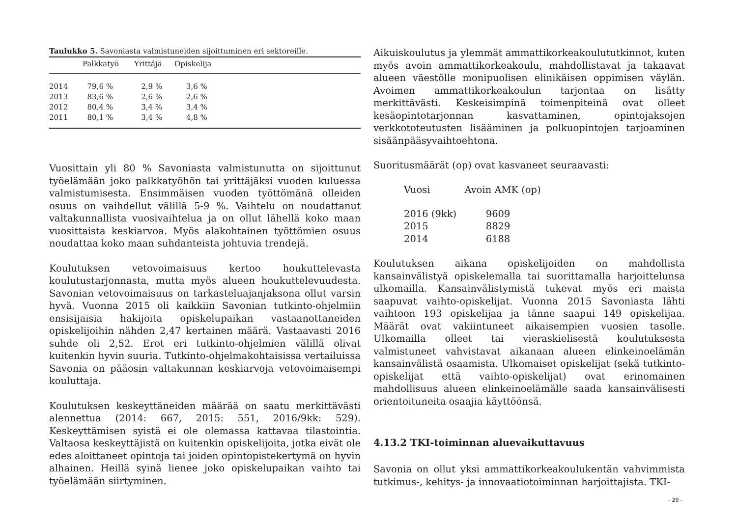Taulukko 5. Savoniasta valmistuneiden sijoittuminen eri sektoreille.
| | Palkkatyö | Yrittäjä | Opiskelija |
| --- | --- | --- | --- |
| 2014 | 79,6 % | 2,9 % | 3,6 % |
| 2013 | 83,6 % | 2,6 % | 2,6 % |
| 2012 | 80,4 % | 3,4 % | 3,4 % |
| 2011 | 80,1 % | 3,4 % | 4,8 % |
Vuosittain yli 80 % Savoniasta valmistunutta on sijoittunut työelämään joko palkkatyöhön tai yrittäjäksi vuoden kuluessa valmistumisesta. Ensimmäisen vuoden työttömänä olleiden osuus on vaihdellut välillä 5-9 %. Vaihtelu on noudattanut valtakunnallista vuosivaihtelua ja on ollut lähellä koko maan vuosittaista keskiarvoa. Myös alakohtainen työttömien osuus noudattaa koko maan suhdanteista johtuvia trendejä.
Koulutuksen vetovoimaisuus kertoo houkuttelevasta koulutustarjonnasta, mutta myös alueen houkuttelevuudesta. Savonian vetovoimaisuus on tarkasteluajanjaksona ollut varsin hyvä. Vuonna 2015 oli kaikkiin Savonian tutkinto-ohjelmiin ensisijaisia hakijoita opiskelupaikan vastaanottaneiden opiskelijoihin nähden 2,47 kertainen määrä. Vastaavasti 2016 suhde oli 2,52. Erot eri tutkinto-ohjelmien välillä olivat kuitenkin hyvin suuria. Tutkinto-ohjelmakohtaisissa vertailuissa Savonia on pääosin valtakunnan keskiarvoja vetovoimaisempi kouluttaja.
Koulutuksen keskeyttäneiden määrää on saatu merkittävästi alennettua (2014: 667, 2015: 551, 2016/9kk: 529). Keskeyttämisen syistä ei ole olemassa kattavaa tilastointia. Valtaosa keskeyttäjistä on kuitenkin opiskelijoita, jotka eivät ole edes aloittaneet opintoja tai joiden opintopistekertymä on hyvin alhainen. Heillä syinä lienee joko opiskelupaikan vaihto tai työelämään siirtyminen.
Aikuiskoulutus ja ylemmät ammattikorkeakoulututkinnot, kuten myös avoin ammattikorkeakoulu, mahdollistavat ja takaavat alueen väestölle monipuolisen elinikäisen oppimisen väylän. Avoimen ammattikorkeakoulun tarjontaa on lisätty merkittävästi. Keskeisimpinä toimenpiteinä ovat olleet kesäopintotarjonnan kasvattaminen, opintojaksojen verkkototeutusten lisääminen ja polkuopintojen tarjoaminen sisäänpääsyvaihtoehtona.
Suoritusmäärät (op) ovat kasvaneet seuraavasti:
| Vuosi | Avoin AMK (op) |
| --- | --- |
| 2016 (9kk) | 9609 |
| 2015 | 8829 |
| 2014 | 6188 |
Koulutuksen aikana opiskelijoiden on mahdollista kansainvälistyä opiskelemalla tai suorittamalla harjoittelunsa ulkomailla. Kansainvälistymistä tukevat myös eri maista saapuvat vaihto-opiskelijat. Vuonna 2015 Savoniasta lähti vaihtoon 193 opiskelijaa ja tänne saapui 149 opiskelijaa. Määrät ovat vakiintuneet aikaisempien vuosien tasolle. Ulkomailla olleet tai vieraskielisestä koulutuksesta valmistuneet vahvistavat aikanaan alueen elinkeinoelämän kansainvälistä osaamista. Ulkomaiset opiskelijat (sekä tutkinto-opiskelijat että vaihto-opiskelijat) ovat erinomainen mahdollisuus alueen elinkeinoelämälle saada kansainvälisesti orientoituneita osaajia käyttöönsä.
4.13.2 TKI-toiminnan aluevaikuttavuus
Savonia on ollut yksi ammattikorkeakoulukentän vahvimmista tutkimus-, kehitys- ja innovaatiotoiminnan harjoittajista. TKI-
- 29 -